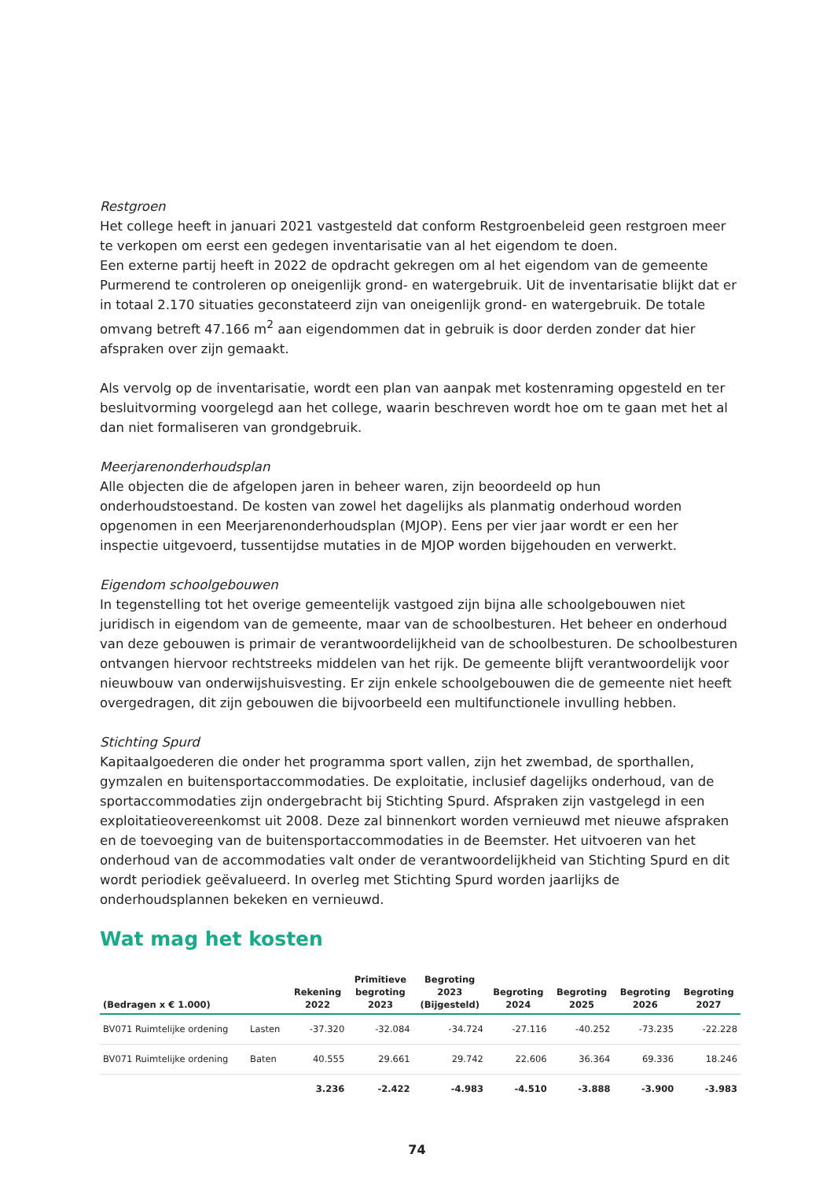Restgroen
Het college heeft in januari 2021 vastgesteld dat conform Restgroenbeleid geen restgroen meer te verkopen om eerst een gedegen inventarisatie van al het eigendom te doen.
Een externe partij heeft in 2022 de opdracht gekregen om al het eigendom van de gemeente Purmerend te controleren op oneigenlijk grond- en watergebruik. Uit de inventarisatie blijkt dat er in totaal 2.170 situaties geconstateerd zijn van oneigenlijk grond- en watergebruik. De totale omvang betreft 47.166 m<sup>2</sup> aan eigendommen dat in gebruik is door derden zonder dat hier afspraken over zijn gemaakt.
Als vervolg op de inventarisatie, wordt een plan van aanpak met kostenraming opgesteld en ter besluitvorming voorgelegd aan het college, waarin beschreven wordt hoe om te gaan met het al dan niet formaliseren van grondgebruik.
Meerjarenonderhoudsplan
Alle objecten die de afgelopen jaren in beheer waren, zijn beoordeeld op hun onderhoudstoestand. De kosten van zowel het dagelijks als planmatig onderhoud worden opgenomen in een Meerjarenonderhoudsplan (MJOP). Eens per vier jaar wordt er een her inspectie uitgevoerd, tussentijdse mutaties in de MJOP worden bijgehouden en verwerkt.
Eigendom schoolgebouwen
In tegenstelling tot het overige gemeentelijk vastgoed zijn bijna alle schoolgebouwen niet juridisch in eigendom van de gemeente, maar van de schoolbesturen. Het beheer en onderhoud van deze gebouwen is primair de verantwoordelijkheid van de schoolbesturen. De schoolbesturen ontvangen hiervoor rechtstreeks middelen van het rijk. De gemeente blijft verantwoordelijk voor nieuwbouw van onderwijshuisvesting. Er zijn enkele schoolgebouwen die de gemeente niet heeft overgedragen, dit zijn gebouwen die bijvoorbeeld een multifunctionele invulling hebben.
Stichting Spurd
Kapitaalgoederen die onder het programma sport vallen, zijn het zwembad, de sporthallen, gymzalen en buitensportaccommodaties. De exploitatie, inclusief dagelijks onderhoud, van de sportaccommodaties zijn ondergebracht bij Stichting Spurd. Afspraken zijn vastgelegd in een exploitatieovereenkomst uit 2008. Deze zal binnenkort worden vernieuwd met nieuwe afspraken en de toevoeging van de buitensportaccommodaties in de Beemster. Het uitvoeren van het onderhoud van de accommodaties valt onder de verantwoordelijkheid van Stichting Spurd en dit wordt periodiek geëvalueerd. In overleg met Stichting Spurd worden jaarlijks de onderhoudsplannen bekeken en vernieuwd.
Wat mag het kosten
| (Bedragen x € 1.000) | | Rekening 2022 | Primitieve begroting 2023 | Begroting 2023 (Bijgesteld) | Begroting 2024 | Begroting 2025 | Begroting 2026 | Begroting 2027 |
| --- | --- | --- | --- | --- | --- | --- | --- | --- |
| BV071 Ruimtelijke ordening | Lasten | -37.320 | -32.084 | -34.724 | -27.116 | -40.252 | -73.235 | -22.228 |
| BV071 Ruimtelijke ordening | Baten | 40.555 | 29.661 | 29.742 | 22.606 | 36.364 | 69.336 | 18.246 |
| | | 3.236 | -2.422 | -4.983 | -4.510 | -3.888 | -3.900 | -3.983 |
74